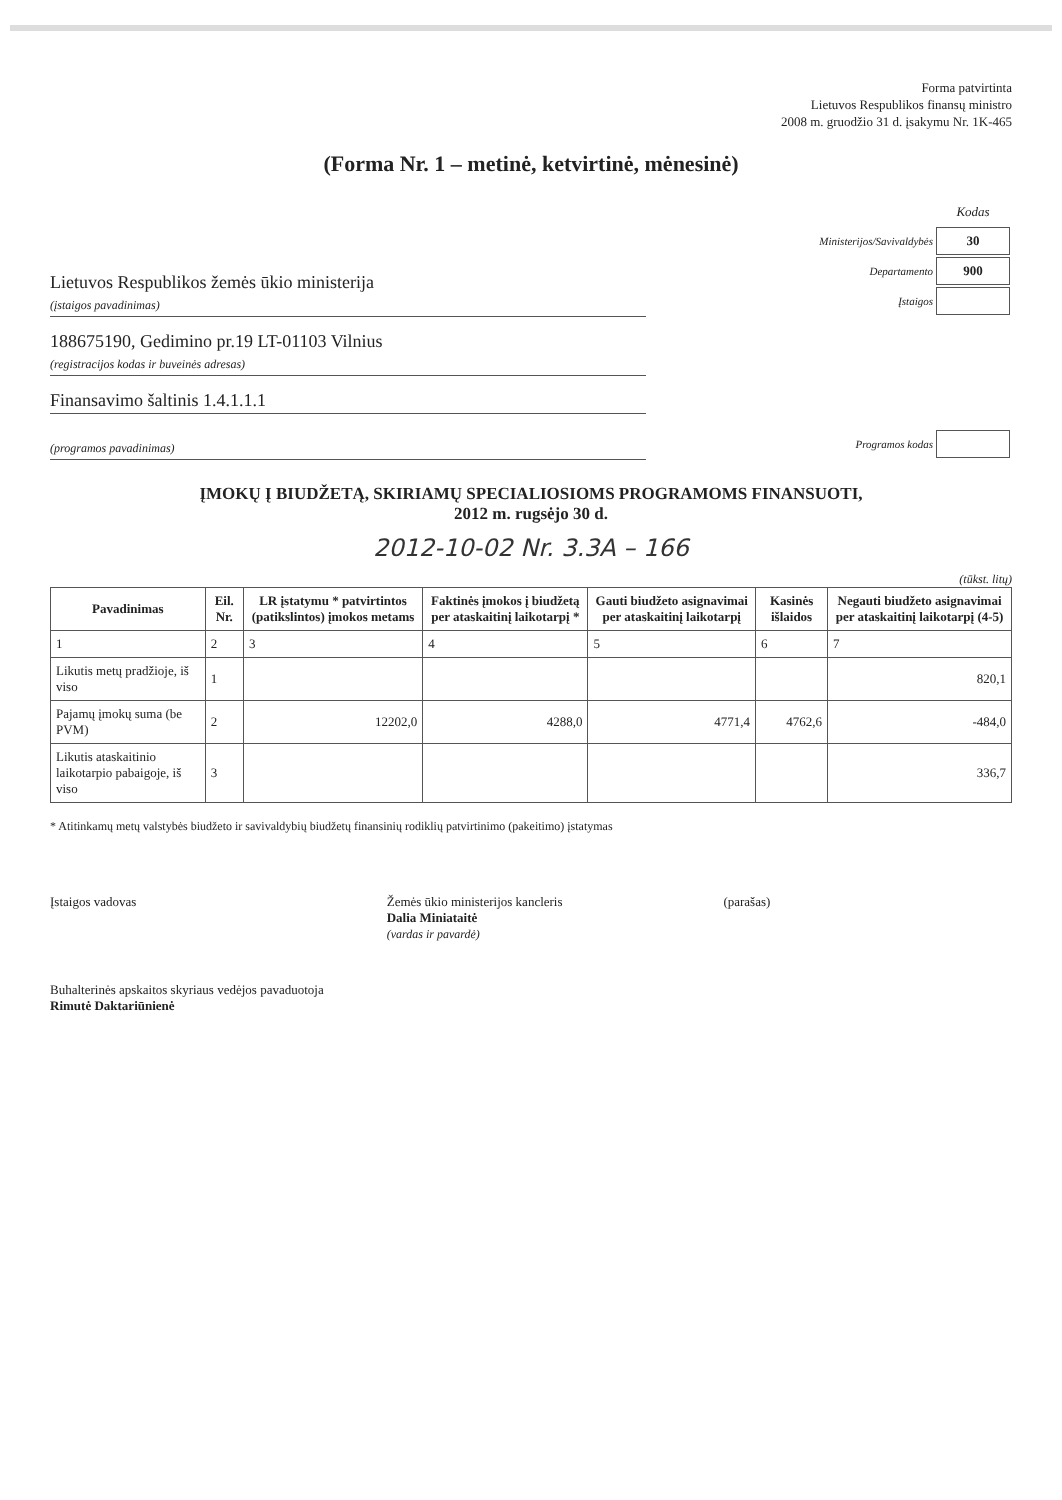Forma patvirtinta
Lietuvos Respublikos finansų ministro
2008 m. gruodžio 31 d. įsakymu Nr. 1K-465
(Forma Nr. 1 – metinė, ketvirtinė, mėnesinė)
Lietuvos Respublikos žemės ūkio ministerija
(įstaigos pavadinimas)
| | Kodas |
| Ministerijos/Savivaldybės | 30 |
| Departamento | 900 |
| Įstaigos | |
188675190, Gedimino pr.19 LT-01103 Vilnius
(registracijos kodas ir buveinės adresas)
Finansavimo šaltinis 1.4.1.1.1
(programos pavadinimas)
| Programos kodas | |
ĮMOKŲ Į BIUDŽETĄ, SKIRIAMŲ SPECIALIOSIOMS PROGRAMOMS FINANSUOTI,
2012 m. rugsėjo 30 d.
2012-10-02 Nr. 3.3A – 166
(tūkst. litų)
| Pavadinimas | Eil. Nr. | LR įstatymu * patvirtintos (patikslintos) įmokos metams | Faktinės įmokos į biudžetą per ataskaitinį laikotarpį * | Gauti biudžeto asignavimai per ataskaitinį laikotarpį | Kasinės išlaidos | Negauti biudžeto asignavimai per ataskaitinį laikotarpį (4-5) |
| --- | --- | --- | --- | --- | --- | --- |
| 1 | 2 | 3 | 4 | 5 | 6 | 7 |
| Likutis metų pradžioje, iš viso | 1 | | | | | 820,1 |
| Pajamų įmokų suma (be PVM) | 2 | 12202,0 | 4288,0 | 4771,4 | 4762,6 | -484,0 |
| Likutis ataskaitinio laikotarpio pabaigoje, iš viso | 3 | | | | | 336,7 |
* Atitinkamų metų valstybės biudžeto ir savivaldybių biudžetų finansinių rodiklių patvirtinimo (pakeitimo) įstatymas
Įstaigos vadovas Žemės ūkio ministerijos kancleris
Dalia Miniataitė
(vardas ir pavardė)
(parašas)
Buhalterinės apskaitos skyriaus vedėjos pavaduotoja
Rimutė Daktariūnienė